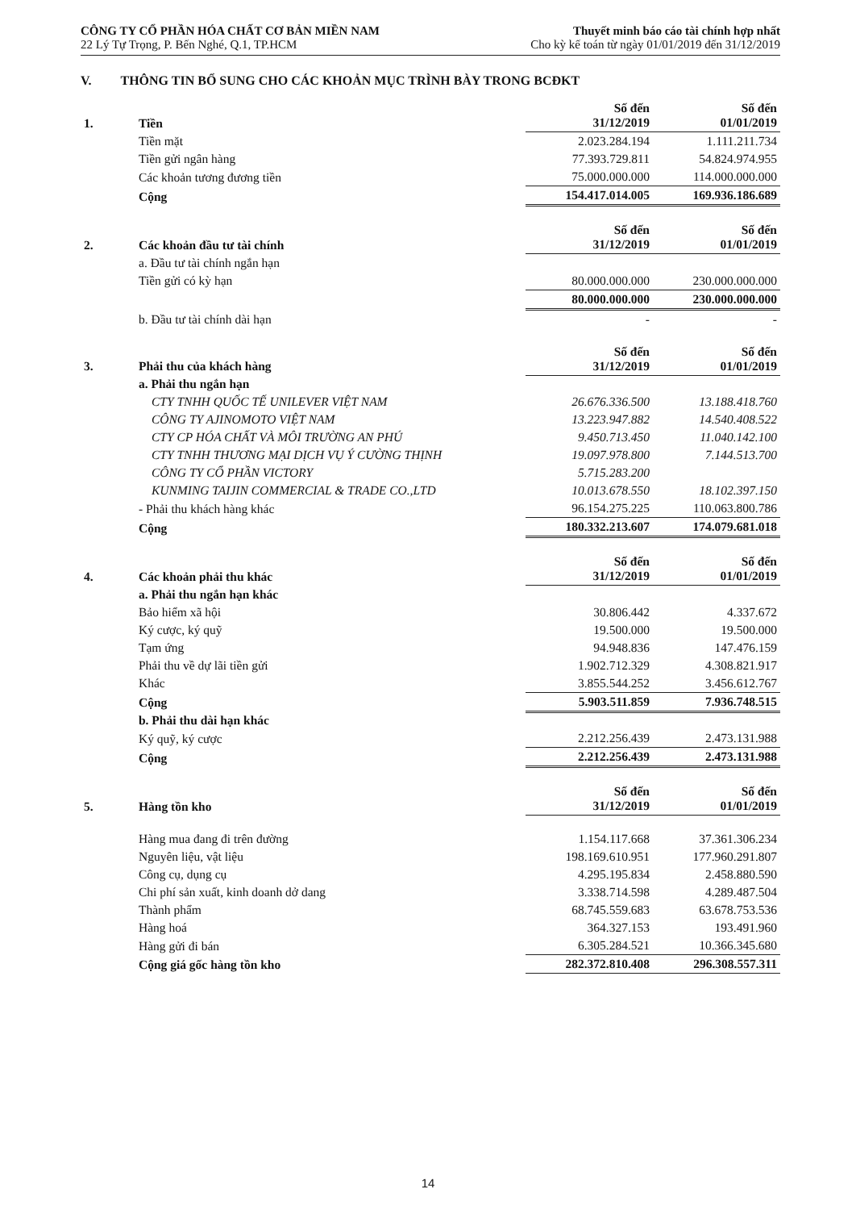CÔNG TY CỔ PHẦN HÓA CHẤT CƠ BẢN MIỀN NAM
22 Lý Tự Trọng, P. Bến Nghé, Q.1, TP.HCM
Thuyết minh báo cáo tài chính hợp nhất
Cho kỳ kế toán từ ngày 01/01/2019 đến 31/12/2019
V. THÔNG TIN BỔ SUNG CHO CÁC KHOẢN MỤC TRÌNH BÀY TRONG BCĐKT
| 1. | Tiền | Số đến 31/12/2019 | Số đến 01/01/2019 |
| | Tiền mặt | 2.023.284.194 | 1.111.211.734 |
| | Tiền gửi ngân hàng | 77.393.729.811 | 54.824.974.955 |
| | Các khoản tương đương tiền | 75.000.000.000 | 114.000.000.000 |
| | Cộng | 154.417.014.005 | 169.936.186.689 |
| 2. | Các khoản đầu tư tài chính | Số đến 31/12/2019 | Số đến 01/01/2019 |
| | a. Đầu tư tài chính ngắn hạn | | |
| | Tiền gửi có kỳ hạn | 80.000.000.000 | 230.000.000.000 |
| | | 80.000.000.000 | 230.000.000.000 |
| | b. Đầu tư tài chính dài hạn | - | - |
| 3. | Phải thu của khách hàng | Số đến 31/12/2019 | Số đến 01/01/2019 |
| | a. Phải thu ngắn hạn | | |
| | CTY TNHH QUỐC TẾ UNILEVER VIỆT NAM | 26.676.336.500 | 13.188.418.760 |
| | CÔNG TY AJINOMOTO VIỆT NAM | 13.223.947.882 | 14.540.408.522 |
| | CTY CP HÓA CHẤT VÀ MÔI TRƯỜNG AN PHÚ | 9.450.713.450 | 11.040.142.100 |
| | CTY TNHH THƯƠNG MẠI DỊCH VỤ Ý CƯỜNG THỊNH | 19.097.978.800 | 7.144.513.700 |
| | CÔNG TY CỔ PHẦN VICTORY | 5.715.283.200 | |
| | KUNMING TAIJIN COMMERCIAL & TRADE CO.,LTD | 10.013.678.550 | 18.102.397.150 |
| | - Phải thu khách hàng khác | 96.154.275.225 | 110.063.800.786 |
| | Cộng | 180.332.213.607 | 174.079.681.018 |
| 4. | Các khoản phải thu khác | Số đến 31/12/2019 | Số đến 01/01/2019 |
| | a. Phải thu ngắn hạn khác | | |
| | Bảo hiểm xã hội | 30.806.442 | 4.337.672 |
| | Ký cược, ký quỹ | 19.500.000 | 19.500.000 |
| | Tạm ứng | 94.948.836 | 147.476.159 |
| | Phải thu về dự lãi tiền gửi | 1.902.712.329 | 4.308.821.917 |
| | Khác | 3.855.544.252 | 3.456.612.767 |
| | Cộng | 5.903.511.859 | 7.936.748.515 |
| | b. Phải thu dài hạn khác | | |
| | Ký quỹ, ký cược | 2.212.256.439 | 2.473.131.988 |
| | Cộng | 2.212.256.439 | 2.473.131.988 |
| 5. | Hàng tồn kho | Số đến 31/12/2019 | Số đến 01/01/2019 |
| | Hàng mua đang đi trên đường | 1.154.117.668 | 37.361.306.234 |
| | Nguyên liệu, vật liệu | 198.169.610.951 | 177.960.291.807 |
| | Công cụ, dụng cụ | 4.295.195.834 | 2.458.880.590 |
| | Chi phí sản xuất, kinh doanh dở dang | 3.338.714.598 | 4.289.487.504 |
| | Thành phẩm | 68.745.559.683 | 63.678.753.536 |
| | Hàng hoá | 364.327.153 | 193.491.960 |
| | Hàng gửi đi bán | 6.305.284.521 | 10.366.345.680 |
| | Cộng giá gốc hàng tồn kho | 282.372.810.408 | 296.308.557.311 |
14